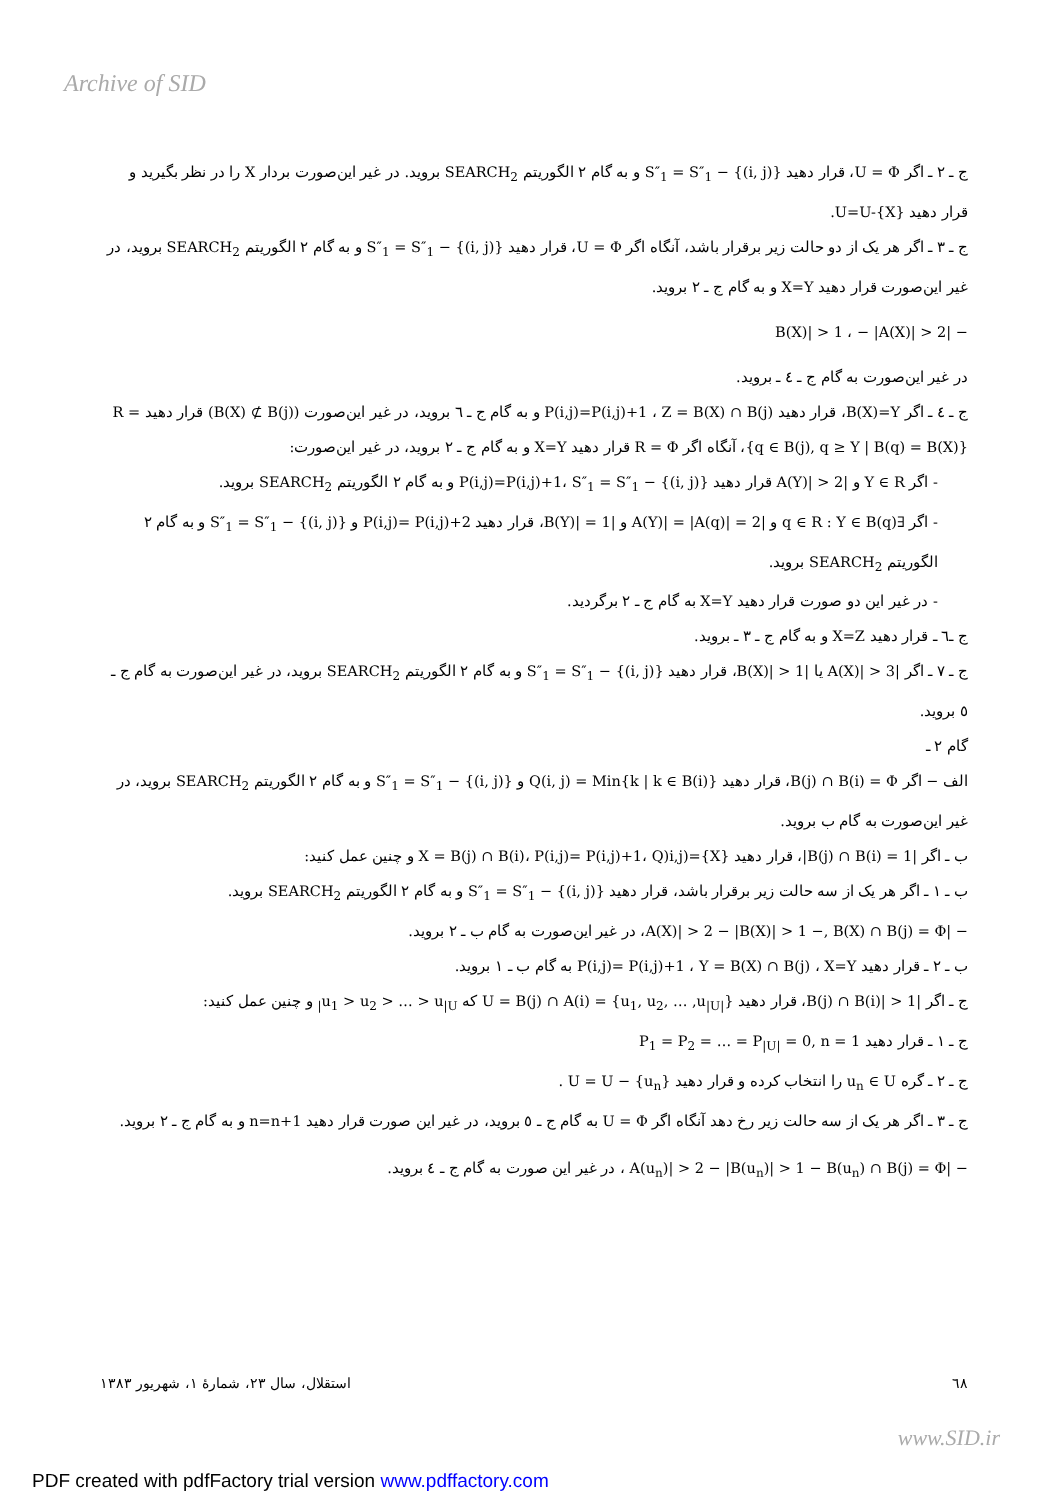Archive of SID
ج ـ ۲ ـ اگر U = Φ، قرار دهید S″<sub>1</sub> = S″<sub>1</sub> − {(i, j)} و به گام ۲ الگوریتم SEARCH<sub>2</sub> بروید. در غیر این‌صورت بردار X را در نظر بگیرید و قرار دهید U=U-{X}.
ج ـ ۳ ـ اگر هر یک از دو حالت زیر برقرار باشد، آنگاه اگر U = Φ، قرار دهید S″<sub>1</sub> = S″<sub>1</sub> − {(i, j)} و به گام ۲ الگوریتم SEARCH<sub>2</sub> بروید، در غیر این‌صورت قرار دهید X=Y و به گام ج ـ ۲ بروید.
− |B(X)| > 1 ، − |A(X)| > 2
در غیر این‌صورت به گام ج ـ ٤ ـ بروید.
ج ـ ٤ ـ اگر B(X)=Y، قرار دهید P(i,j)=P(i,j)+1 ، Z = B(X) ∩ B(j) و به گام ج ـ ٦ بروید، در غیر این‌صورت (B(X) ⊄ B(j)) قرار دهید R = {q ∈ B(j), q ≥ Y | B(q) = B(X)}، آنگاه اگر R = Φ قرار دهید X=Y و به گام ج ـ ۲ بروید، در غیر این‌صورت:
- اگر Y ∈ R و |A(Y)| > 2 قرار دهید P(i,j)=P(i,j)+1، S″<sub>1</sub> = S″<sub>1</sub> − {(i, j)} و به گام ۲ الگوریتم SEARCH<sub>2</sub> بروید.
- اگر ∃q ∈ R : Y ∈ B(q) و |A(Y)| = |A(q)| = 2 و |B(Y)| = 1، قرار دهید P(i,j)= P(i,j)+2 و S″<sub>1</sub> = S″<sub>1</sub> − {(i, j)} و به گام ۲ الگوریتم SEARCH<sub>2</sub> بروید.
- در غیر این دو صورت قرار دهید X=Y به گام ج ـ ۲ برگردید.
ج ـ٦ ـ قرار دهید X=Z و به گام ج ـ ۳ ـ بروید.
ج ـ ۷ ـ اگر |A(X)| > 3 یا |B(X)| > 1، قرار دهید S″<sub>1</sub> = S″<sub>1</sub> − {(i, j)} و به گام ۲ الگوریتم SEARCH<sub>2</sub> بروید، در غیر این‌صورت به گام ج ـ ٥ بروید.
گام ۲ ـ
الف − اگر B(j) ∩ B(i) = Φ، قرار دهید Q(i, j) = Min{k | k ∈ B(i)} و S″<sub>1</sub> = S″<sub>1</sub> − {(i, j)} و به گام ۲ الگوریتم SEARCH<sub>2</sub> بروید، در غیر این‌صورت به گام ب بروید.
ب ـ اگر |B(j) ∩ B(i) = 1|، قرار دهید X = B(j) ∩ B(i)، P(i,j)= P(i,j)+1، Q)i,j)={X} و چنین عمل کنید:
ب ـ ۱ ـ اگر هر یک از سه حالت زیر برقرار باشد، قرار دهید S″<sub>1</sub> = S″<sub>1</sub> − {(i, j)} و به گام ۲ الگوریتم SEARCH<sub>2</sub> بروید.
− |A(X)| > 2 − |B(X)| > 1 −, B(X) ∩ B(j) = Φ، در غیر این‌صورت به گام ب ـ ۲ بروید.
ب ـ ۲ ـ قرار دهید P(i,j)= P(i,j)+1 ، Y = B(X) ∩ B(j) ، X=Y به گام ب ـ ۱ بروید.
ج ـ اگر |B(j) ∩ B(i)| > 1، قرار دهید U = B(j) ∩ A(i) = {u<sub>1</sub>, u<sub>2</sub>, … ,u<sub>|U|</sub>} که u<sub>1</sub> > u<sub>2</sub> > … > u<sub>|U|</sub> و چنین عمل کنید:
ج ـ ۱ ـ قرار دهید P<sub>1</sub> = P<sub>2</sub> = … = P<sub>|U|</sub> = 0, n = 1
ج ـ ۲ ـ گره u<sub>n</sub> ∈ U را انتخاب کرده و قرار دهید U = U − {u<sub>n</sub>} .
ج ـ ۳ ـ اگر هر یک از سه حالت زیر رخ دهد آنگاه اگر U = Φ به گام ج ـ ٥ بروید، در غیر این صورت قرار دهید n=n+1 و به گام ج ـ ۲ بروید.
− |A(u<sub>n</sub>)| > 2 − |B(u<sub>n</sub>)| > 1 − B(u<sub>n</sub>) ∩ B(j) = Φ ، در غیر این صورت به گام ج ـ ٤ بروید.
٦٨ استقلال، سال ۲۳، شمارهٔ ۱، شهریور ۱۳۸۳
www.SID.ir
PDF created with pdfFactory trial version www.pdffactory.com